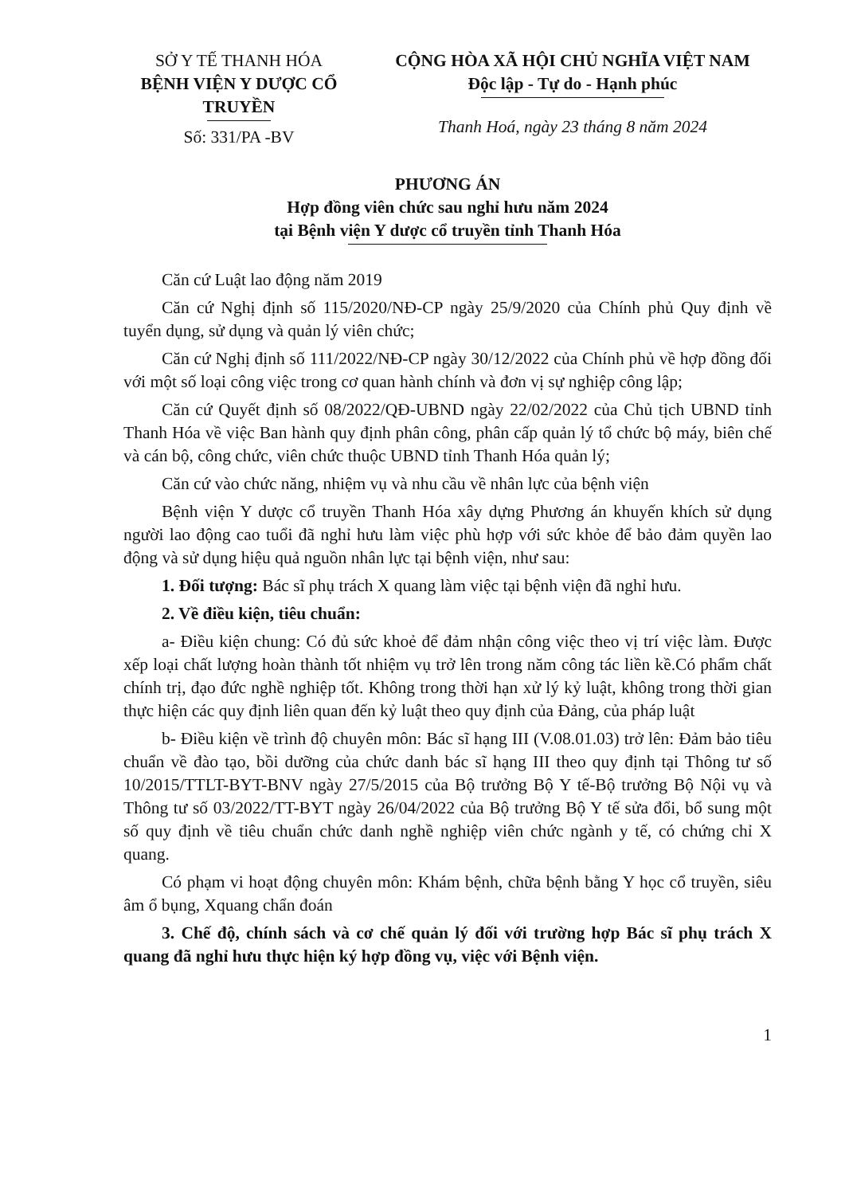SỞ Y TẾ THANH HÓA
BỆNH VIỆN Y DƯỢC CỔ TRUYỀN
Số: 331/PA -BV
CỘNG HÒA XÃ HỘI CHỦ NGHĨA VIỆT NAM
Độc lập - Tự do - Hạnh phúc
Thanh Hoá, ngày 23 tháng 8 năm 2024
PHƯƠNG ÁN
Hợp đồng viên chức sau nghỉ hưu năm 2024
tại Bệnh viện Y dược cổ truyền tỉnh Thanh Hóa
Căn cứ Luật lao động năm 2019
Căn cứ Nghị định số 115/2020/NĐ-CP ngày 25/9/2020 của Chính phủ Quy định về tuyển dụng, sử dụng và quản lý viên chức;
Căn cứ Nghị định số 111/2022/NĐ-CP ngày 30/12/2022 của Chính phủ về hợp đồng đối với một số loại công việc trong cơ quan hành chính và đơn vị sự nghiệp công lập;
Căn cứ Quyết định số 08/2022/QĐ-UBND ngày 22/02/2022 của Chủ tịch UBND tỉnh Thanh Hóa về việc Ban hành quy định phân công, phân cấp quản lý tổ chức bộ máy, biên chế và cán bộ, công chức, viên chức thuộc UBND tỉnh Thanh Hóa quản lý;
Căn cứ vào chức năng, nhiệm vụ và nhu cầu về nhân lực của bệnh viện
Bệnh viện Y dược cổ truyền Thanh Hóa xây dựng Phương án khuyến khích sử dụng người lao động cao tuổi đã nghỉ hưu làm việc phù hợp với sức khỏe để bảo đảm quyền lao động và sử dụng hiệu quả nguồn nhân lực tại bệnh viện, như sau:
1. Đối tượng: Bác sĩ phụ trách X quang làm việc tại bệnh viện đã nghỉ hưu.
2. Về điều kiện, tiêu chuẩn:
a- Điều kiện chung: Có đủ sức khoẻ để đảm nhận công việc theo vị trí việc làm. Được xếp loại chất lượng hoàn thành tốt nhiệm vụ trở lên trong năm công tác liền kề.Có phẩm chất chính trị, đạo đức nghề nghiệp tốt. Không trong thời hạn xử lý kỷ luật, không trong thời gian thực hiện các quy định liên quan đến kỷ luật theo quy định của Đảng, của pháp luật
b- Điều kiện về trình độ chuyên môn: Bác sĩ hạng III (V.08.01.03) trở lên: Đảm bảo tiêu chuẩn về đào tạo, bồi dưỡng của chức danh bác sĩ hạng III theo quy định tại Thông tư số 10/2015/TTLT-BYT-BNV ngày 27/5/2015 của Bộ trưởng Bộ Y tế-Bộ trưởng Bộ Nội vụ và Thông tư số 03/2022/TT-BYT ngày 26/04/2022 của Bộ trưởng Bộ Y tế sửa đổi, bổ sung một số quy định về tiêu chuẩn chức danh nghề nghiệp viên chức ngành y tế, có chứng chỉ X quang.
Có phạm vi hoạt động chuyên môn: Khám bệnh, chữa bệnh bằng Y học cổ truyền, siêu âm ổ bụng, Xquang chẩn đoán
3. Chế độ, chính sách và cơ chế quản lý đối với trường hợp Bác sĩ phụ trách X quang đã nghỉ hưu thực hiện ký hợp đồng vụ, việc với Bệnh viện.
1